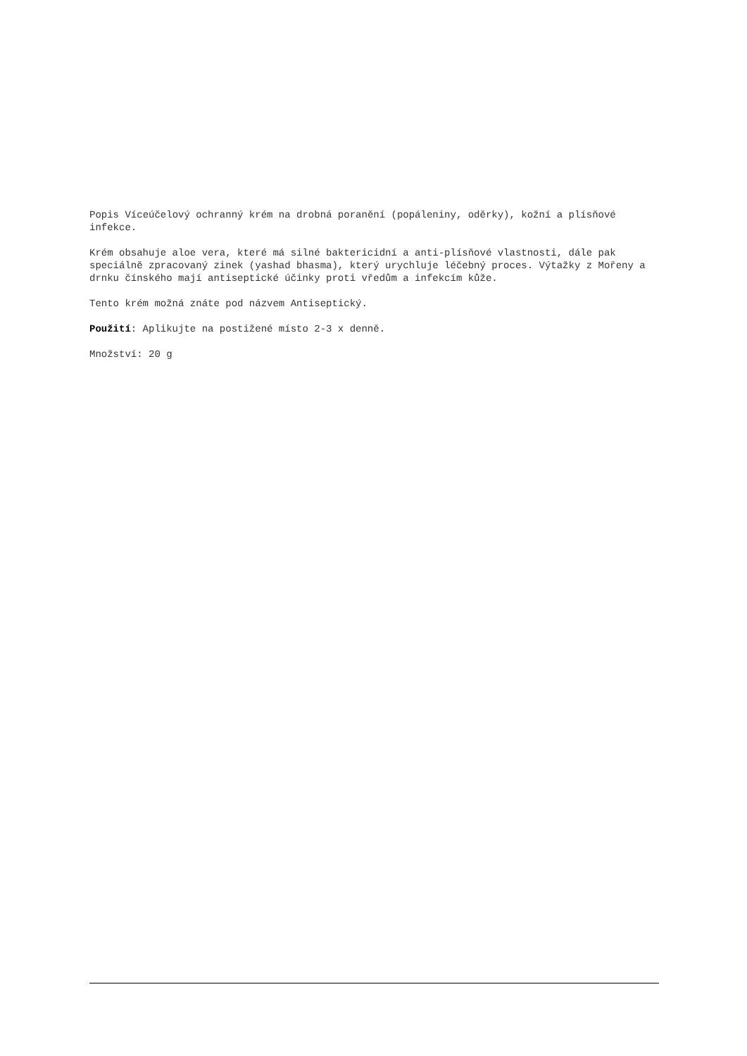Popis Víceúčelový ochranný krém na drobná poranění (popáleniny, oděrky), kožní a plísňové infekce.
Krém obsahuje aloe vera, které má silné baktericidní a anti-plísňové vlastnosti, dále pak speciálně zpracovaný zinek (yashad bhasma), který urychluje léčebný proces. Výtažky z Mořeny a drnku čínského mají antiseptické účinky proti vředům a infekcím kůže.
Tento krém možná znáte pod názvem Antiseptický.
Použití: Aplikujte na postižené místo 2-3 x denně.
Množství: 20 g